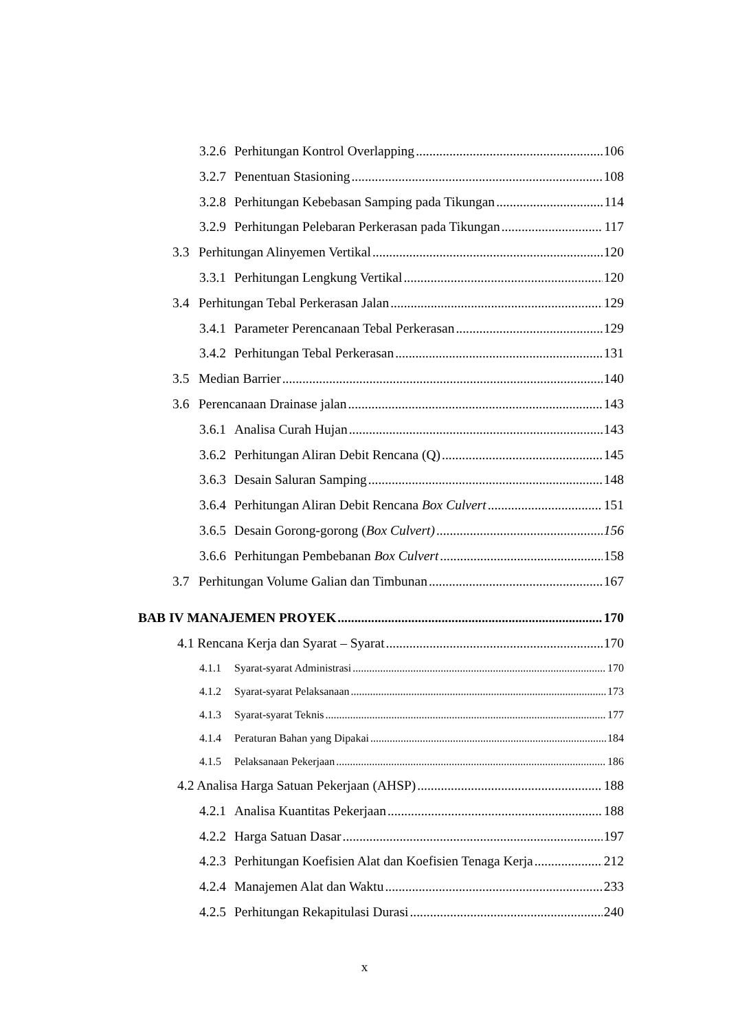3.2.6 Perhitungan Kontrol Overlapping 106
3.2.7 Penentuan Stasioning 108
3.2.8 Perhitungan Kebebasan Samping pada Tikungan 114
3.2.9 Perhitungan Pelebaran Perkerasan pada Tikungan 117
3.3 Perhitungan Alinyemen Vertikal 120
3.3.1 Perhitungan Lengkung Vertikal 120
3.4 Perhitungan Tebal Perkerasan Jalan 129
3.4.1 Parameter Perencanaan Tebal Perkerasan 129
3.4.2 Perhitungan Tebal Perkerasan 131
3.5 Median Barrier 140
3.6 Perencanaan Drainase jalan 143
3.6.1 Analisa Curah Hujan 143
3.6.2 Perhitungan Aliran Debit Rencana (Q) 145
3.6.3 Desain Saluran Samping 148
3.6.4 Perhitungan Aliran Debit Rencana Box Culvert 151
3.6.5 Desain Gorong-gorong (Box Culvert) 156
3.6.6 Perhitungan Pembebanan Box Culvert 158
3.7 Perhitungan Volume Galian dan Timbunan 167
BAB IV MANAJEMEN PROYEK 170
4.1 Rencana Kerja dan Syarat – Syarat 170
4.1.1 Syarat-syarat Administrasi 170
4.1.2 Syarat-syarat Pelaksanaan 173
4.1.3 Syarat-syarat Teknis 177
4.1.4 Peraturan Bahan yang Dipakai 184
4.1.5 Pelaksanaan Pekerjaan 186
4.2 Analisa Harga Satuan Pekerjaan (AHSP) 188
4.2.1 Analisa Kuantitas Pekerjaan 188
4.2.2 Harga Satuan Dasar 197
4.2.3 Perhitungan Koefisien Alat dan Koefisien Tenaga Kerja 212
4.2.4 Manajemen Alat dan Waktu 233
4.2.5 Perhitungan Rekapitulasi Durasi 240
x